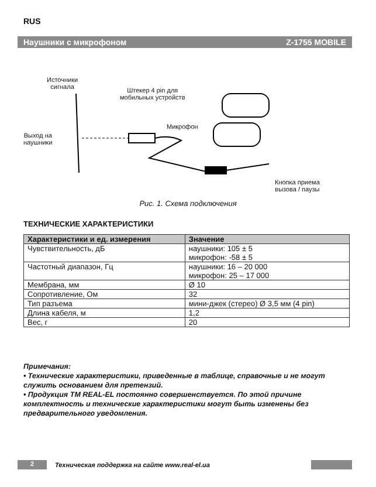RUS
Наушники с микрофоном Z-1755 MOBILE
Источники
сигнала
Штекер 4 pin для
мобильных устройств
Микрофон
Выход на
наушники
Кнопка приема
вызова / паузы
Рис. 1. Схема подключения
ТЕХНИЧЕСКИЕ ХАРАКТЕРИСТИКИ
| Характеристики и ед. измерения | Значение |
| --- | --- |
| Чувствительность, дБ | наушники: 105 ± 5 микрофон: -58 ± 5 |
| Частотный диапазон, Гц | наушники: 16 – 20 000 микрофон: 25 – 17 000 |
| Мембрана, мм | Ø 10 |
| Сопротивление, Ом | 32 |
| Тип разъема | мини-джек (стерео) Ø 3,5 мм (4 pin) |
| Длина кабеля, м | 1,2 |
| Вес, г | 20 |
Примечания:
• Технические характеристики, приведенные в таблице, справочные и не могут служить основанием для претензий.
• Продукция ТМ REAL-EL постоянно совершенствуется. По этой причине комплектность и технические характеристики могут быть изменены без предварительного уведомления.
2 Техническая поддержка на сайте www.real-el.ua